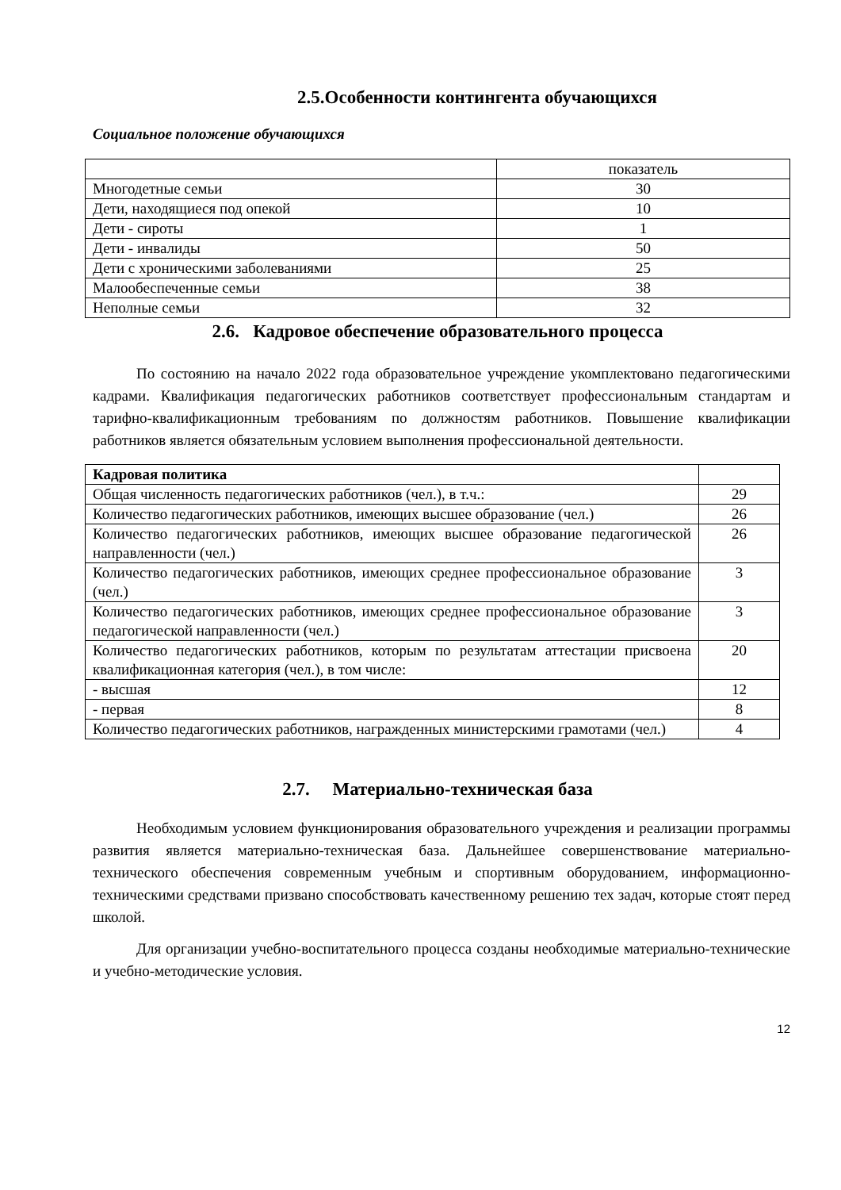2.5.Особенности контингента обучающихся
Социальное положение обучающихся
| | показатель |
| Многодетные семьи | 30 |
| Дети, находящиеся под опекой | 10 |
| Дети - сироты | 1 |
| Дети - инвалиды | 50 |
| Дети с хроническими заболеваниями | 25 |
| Малообеспеченные семьи | 38 |
| Неполные семьи | 32 |
2.6. Кадровое обеспечение образовательного процесса
По состоянию на начало 2022 года образовательное учреждение укомплектовано педагогическими кадрами. Квалификация педагогических работников соответствует профессиональным стандартам и тарифно-квалификационным требованиям по должностям работников. Повышение квалификации работников является обязательным условием выполнения профессиональной деятельности.
| Кадровая политика | |
| Общая численность педагогических работников (чел.), в т.ч.: | 29 |
| Количество педагогических работников, имеющих высшее образование (чел.) | 26 |
| Количество педагогических работников, имеющих высшее образование педагогической направленности (чел.) | 26 |
| Количество педагогических работников, имеющих среднее профессиональное образование (чел.) | 3 |
| Количество педагогических работников, имеющих среднее профессиональное образование педагогической направленности (чел.) | 3 |
| Количество педагогических работников, которым по результатам аттестации присвоена квалификационная категория (чел.), в том числе: | 20 |
| - высшая | 12 |
| - первая | 8 |
| Количество педагогических работников, награжденных министерскими грамотами (чел.) | 4 |
2.7. Материально-техническая база
Необходимым условием функционирования образовательного учреждения и реализации программы развития является материально-техническая база. Дальнейшее совершенствование материально-технического обеспечения современным учебным и спортивным оборудованием, информационно-техническими средствами призвано способствовать качественному решению тех задач, которые стоят перед школой.
Для организации учебно-воспитательного процесса созданы необходимые материально-технические и учебно-методические условия.
12